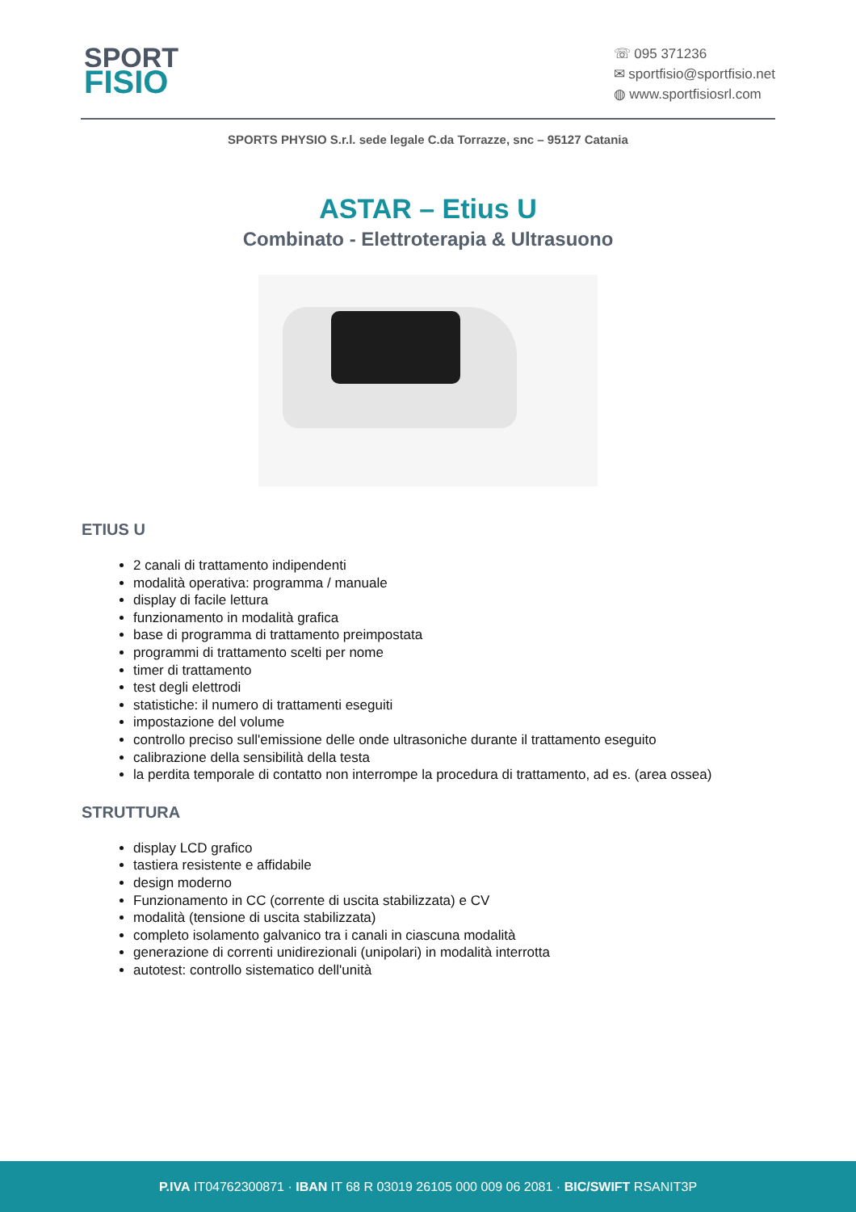SPORT
FISIO
☏ 095 371236
✉ sportfisio@sportfisio.net
◍ www.sportfisiosrl.com
SPORTS PHYSIO S.r.l. sede legale C.da Torrazze, snc – 95127 Catania
ASTAR – Etius U
Combinato - Elettroterapia & Ultrasuono
ETIUS U
2 canali di trattamento indipendenti
modalità operativa: programma / manuale
display di facile lettura
funzionamento in modalità grafica
base di programma di trattamento preimpostata
programmi di trattamento scelti per nome
timer di trattamento
test degli elettrodi
statistiche: il numero di trattamenti eseguiti
impostazione del volume
controllo preciso sull'emissione delle onde ultrasoniche durante il trattamento eseguito
calibrazione della sensibilità della testa
la perdita temporale di contatto non interrompe la procedura di trattamento, ad es. (area ossea)
STRUTTURA
display LCD grafico
tastiera resistente e affidabile
design moderno
Funzionamento in CC (corrente di uscita stabilizzata) e CV
modalità (tensione di uscita stabilizzata)
completo isolamento galvanico tra i canali in ciascuna modalità
generazione di correnti unidirezionali (unipolari) in modalità interrotta
autotest: controllo sistematico dell'unità
P.IVA IT04762300871 · IBAN IT 68 R 03019 26105 000 009 06 2081 · BIC/SWIFT RSANIT3P